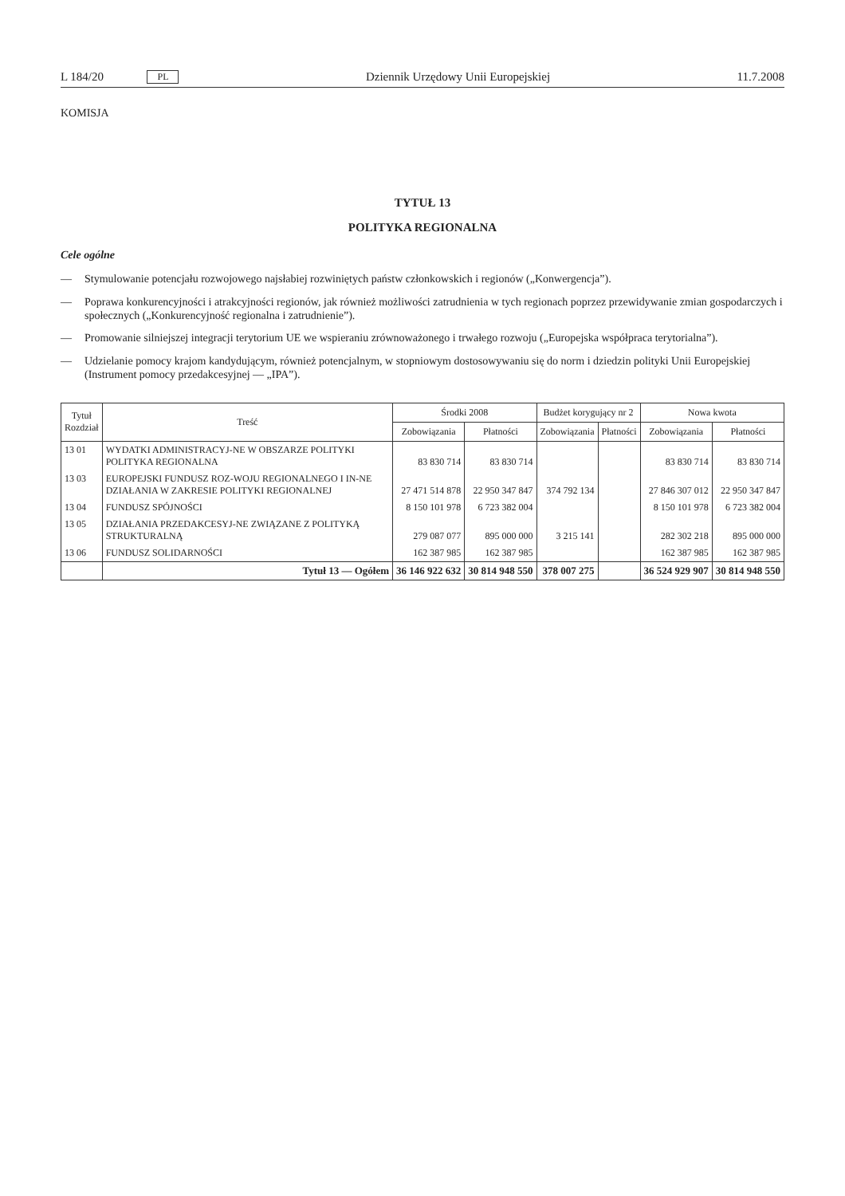L 184/20 PL Dziennik Urzędowy Unii Europejskiej 11.7.2008
KOMISJA
TYTUŁ 13
POLITYKA REGIONALNA
Cele ogólne
— Stymulowanie potencjału rozwojowego najsłabiej rozwiniętych państw członkowskich i regionów („Konwergencja”).
— Poprawa konkurencyjności i atrakcyjności regionów, jak również możliwości zatrudnienia w tych regionach poprzez przewidywanie zmian gospodarczych i społecznych („Konkurencyjność regionalna i zatrudnienie”).
— Promowanie silniejszej integracji terytorium UE we wspieraniu zrównoważonego i trwałego rozwoju („Europejska współpraca terytorialna”).
— Udzielanie pomocy krajom kandydującym, również potencjalnym, w stopniowym dostosowywaniu się do norm i dziedzin polityki Unii Europejskiej (Instrument pomocy przedakcesyjnej — „IPA”).
| Tytuł Rozdział | Treść | Środki 2008 | | Budżet korygujący nr 2 | | Nowa kwota | |
| --- | --- | --- | --- | --- | --- | --- | --- |
| | | Zobowiązania | Płatności | Zobowiązania | Płatności | Zobowiązania | Płatności |
| 13 01 | WYDATKI ADMINISTRACYJ-NE W OBSZARZE POLITYKI POLITYKA REGIONALNA | 83 830 714 | 83 830 714 | | | 83 830 714 | 83 830 714 |
| 13 03 | EUROPEJSKI FUNDUSZ ROZ-WOJU REGIONALNEGO I IN-NE DZIAŁANIA W ZAKRESIE POLITYKI REGIONALNEJ | 27 471 514 878 | 22 950 347 847 | 374 792 134 | | 27 846 307 012 | 22 950 347 847 |
| 13 04 | FUNDUSZ SPÓJNOŚCI | 8 150 101 978 | 6 723 382 004 | | | 8 150 101 978 | 6 723 382 004 |
| 13 05 | DZIAŁANIA PRZEDAKCESYJ-NE ZWIĄZANE Z POLITYKĄ STRUKTURALNĄ | 279 087 077 | 895 000 000 | 3 215 141 | | 282 302 218 | 895 000 000 |
| 13 06 | FUNDUSZ SOLIDARNOŚCI | 162 387 985 | 162 387 985 | | | 162 387 985 | 162 387 985 |
| | Tytuł 13 — Ogółem | 36 146 922 632 | 30 814 948 550 | 378 007 275 | | 36 524 929 907 | 30 814 948 550 |